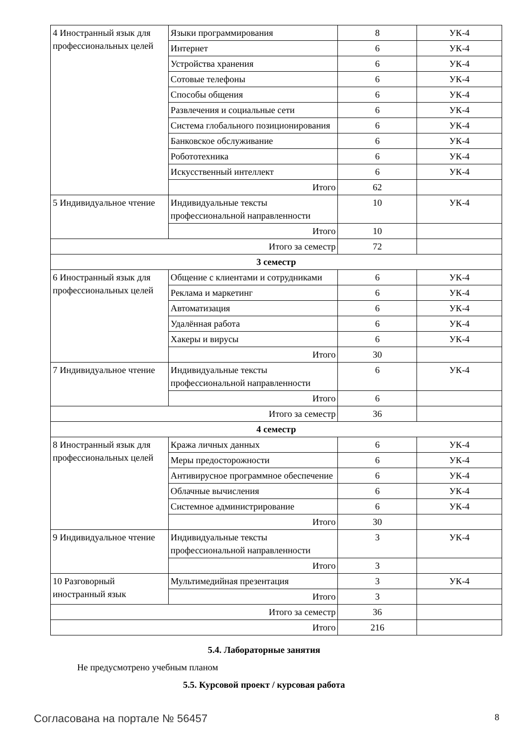| 4 Иностранный язык для профессиональных целей | Языки программирования | 8 | УК-4 |
| | Интернет | 6 | УК-4 |
| | Устройства хранения | 6 | УК-4 |
| | Сотовые телефоны | 6 | УК-4 |
| | Способы общения | 6 | УК-4 |
| | Развлечения и социальные сети | 6 | УК-4 |
| | Система глобального позиционирования | 6 | УК-4 |
| | Банковское обслуживание | 6 | УК-4 |
| | Робототехника | 6 | УК-4 |
| | Искусственный интеллект | 6 | УК-4 |
| | Итого | 62 | |
| 5 Индивидуальное чтение | Индивидуальные тексты профессиональной направленности | 10 | УК-4 |
| | Итого | 10 | |
| Итого за семестр | | 72 | |
| 3 семестр | | | |
| 6 Иностранный язык для профессиональных целей | Общение с клиентами и сотрудниками | 6 | УК-4 |
| | Реклама и маркетинг | 6 | УК-4 |
| | Автоматизация | 6 | УК-4 |
| | Удалённая работа | 6 | УК-4 |
| | Хакеры и вирусы | 6 | УК-4 |
| | Итого | 30 | |
| 7 Индивидуальное чтение | Индивидуальные тексты профессиональной направленности | 6 | УК-4 |
| | Итого | 6 | |
| Итого за семестр | | 36 | |
| 4 семестр | | | |
| 8 Иностранный язык для профессиональных целей | Кража личных данных | 6 | УК-4 |
| | Меры предосторожности | 6 | УК-4 |
| | Антивирусное программное обеспечение | 6 | УК-4 |
| | Облачные вычисления | 6 | УК-4 |
| | Системное администрирование | 6 | УК-4 |
| | Итого | 30 | |
| 9 Индивидуальное чтение | Индивидуальные тексты профессиональной направленности | 3 | УК-4 |
| | Итого | 3 | |
| 10 Разговорный иностранный язык | Мультимедийная презентация | 3 | УК-4 |
| | Итого | 3 | |
| Итого за семестр | | 36 | |
| Итого | | 216 | |
5.4. Лабораторные занятия
Не предусмотрено учебным планом
5.5. Курсовой проект / курсовая работа
Согласована на портале № 56457 8